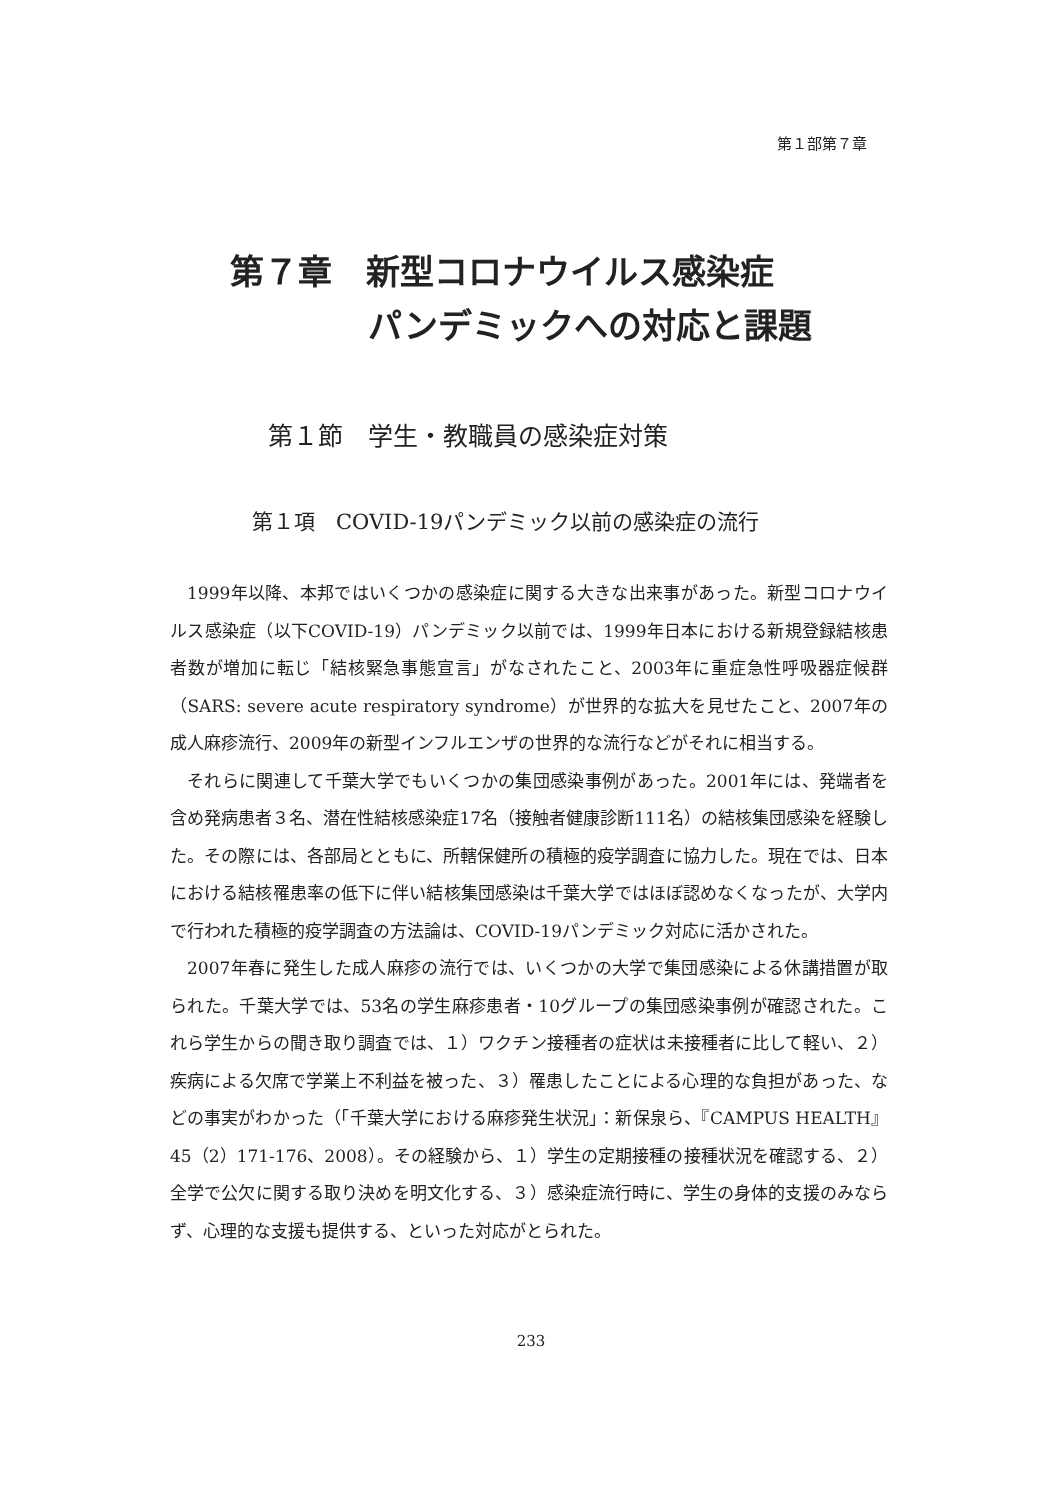第１部第７章
第７章　新型コロナウイルス感染症
パンデミックへの対応と課題
第１節　学生・教職員の感染症対策
第１項　COVID-19パンデミック以前の感染症の流行
1999年以降、本邦ではいくつかの感染症に関する大きな出来事があった。新型コロナウイルス感染症（以下COVID-19）パンデミック以前では、1999年日本における新規登録結核患者数が増加に転じ「結核緊急事態宣言」がなされたこと、2003年に重症急性呼吸器症候群（SARS: severe acute respiratory syndrome）が世界的な拡大を見せたこと、2007年の成人麻疹流行、2009年の新型インフルエンザの世界的な流行などがそれに相当する。
それらに関連して千葉大学でもいくつかの集団感染事例があった。2001年には、発端者を含め発病患者３名、潜在性結核感染症17名（接触者健康診断111名）の結核集団感染を経験した。その際には、各部局とともに、所轄保健所の積極的疫学調査に協力した。現在では、日本における結核罹患率の低下に伴い結核集団感染は千葉大学ではほぼ認めなくなったが、大学内で行われた積極的疫学調査の方法論は、COVID-19パンデミック対応に活かされた。
2007年春に発生した成人麻疹の流行では、いくつかの大学で集団感染による休講措置が取られた。千葉大学では、53名の学生麻疹患者・10グループの集団感染事例が確認された。これら学生からの聞き取り調査では、１）ワクチン接種者の症状は未接種者に比して軽い、２）疾病による欠席で学業上不利益を被った、３）罹患したことによる心理的な負担があった、などの事実がわかった（「千葉大学における麻疹発生状況」：新保泉ら、『CAMPUS HEALTH』45（2）171-176、2008）。その経験から、１）学生の定期接種の接種状況を確認する、２）全学で公欠に関する取り決めを明文化する、３）感染症流行時に、学生の身体的支援のみならず、心理的な支援も提供する、といった対応がとられた。
233